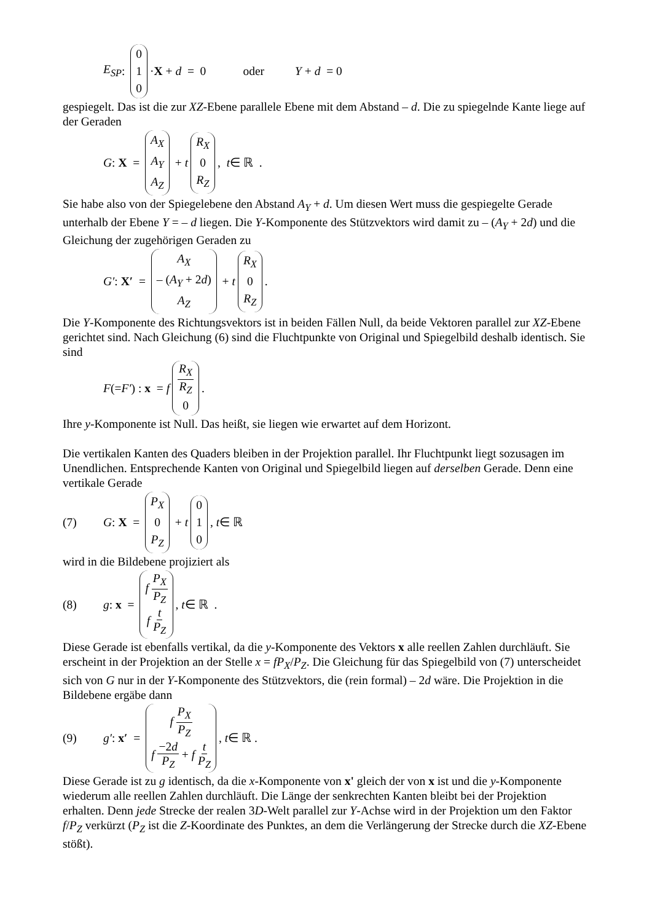E<sub>SP</sub> : 0 1 0 · X + d = 0 oder Y + d = 0
gespiegelt. Das ist die zur XZ-Ebene parallele Ebene mit dem Abstand – d. Die zu spiegelnde Kante liege auf der Geraden
G : X = A<sub>X</sub> A<sub>Y</sub> A<sub>Z</sub> + t R<sub>X</sub> 0 R<sub>Z</sub>, t ∈ ℝ .
Sie habe also von der Spiegelebene den Abstand A<sub>Y</sub> + d. Um diesen Wert muss die gespiegelte Gerade unterhalb der Ebene Y = – d liegen. Die Y-Komponente des Stützvektors wird damit zu – (A<sub>Y</sub> + 2d) und die Gleichung der zugehörigen Geraden zu
G′ : X′ = A<sub>X</sub> – (A<sub>Y</sub> + 2d) A<sub>Z</sub> + t R<sub>X</sub> 0 R<sub>Z</sub>.
Die Y-Komponente des Richtungsvektors ist in beiden Fällen Null, da beide Vektoren parallel zur XZ-Ebene gerichtet sind. Nach Gleichung (6) sind die Fluchtpunkte von Original und Spiegelbild deshalb identisch. Sie sind
F (= F′) : x = f R<sub>X</sub> R<sub>Z</sub> 0.
Ihre y-Komponente ist Null. Das heißt, sie liegen wie erwartet auf dem Horizont.
Die vertikalen Kanten des Quaders bleiben in der Projektion parallel. Ihr Fluchtpunkt liegt sozusagen im Unendlichen. Entsprechende Kanten von Original und Spiegelbild liegen auf derselben Gerade. Denn eine vertikale Gerade
(7) G : X = P<sub>X</sub> 0 P<sub>Z</sub> + t 0 1 0, t ∈ ℝ
wird in die Bildebene projiziert als
(8) g : x = f P<sub>X</sub> P<sub>Z</sub> f t P<sub>Z</sub>, t ∈ ℝ .
Diese Gerade ist ebenfalls vertikal, da die y-Komponente des Vektors x alle reellen Zahlen durchläuft. Sie erscheint in der Projektion an der Stelle x = fP<sub>X</sub>/P<sub>Z</sub>. Die Gleichung für das Spiegelbild von (7) unterscheidet sich von G nur in der Y-Komponente des Stützvektors, die (rein formal) – 2d wäre. Die Projektion in die Bildebene ergäbe dann
(9) g′ : x′ = f P<sub>X</sub> P<sub>Z</sub> f −2d P<sub>Z</sub> + f t P<sub>Z</sub>, t ∈ ℝ .
Diese Gerade ist zu g identisch, da die x-Komponente von x' gleich der von x ist und die y-Komponente wiederum alle reellen Zahlen durchläuft. Die Länge der senkrechten Kanten bleibt bei der Projektion erhalten. Denn jede Strecke der realen 3D-Welt parallel zur Y-Achse wird in der Projektion um den Faktor f/P<sub>Z</sub> verkürzt (P<sub>Z</sub> ist die Z-Koordinate des Punktes, an dem die Verlängerung der Strecke durch die XZ-Ebene stößt).